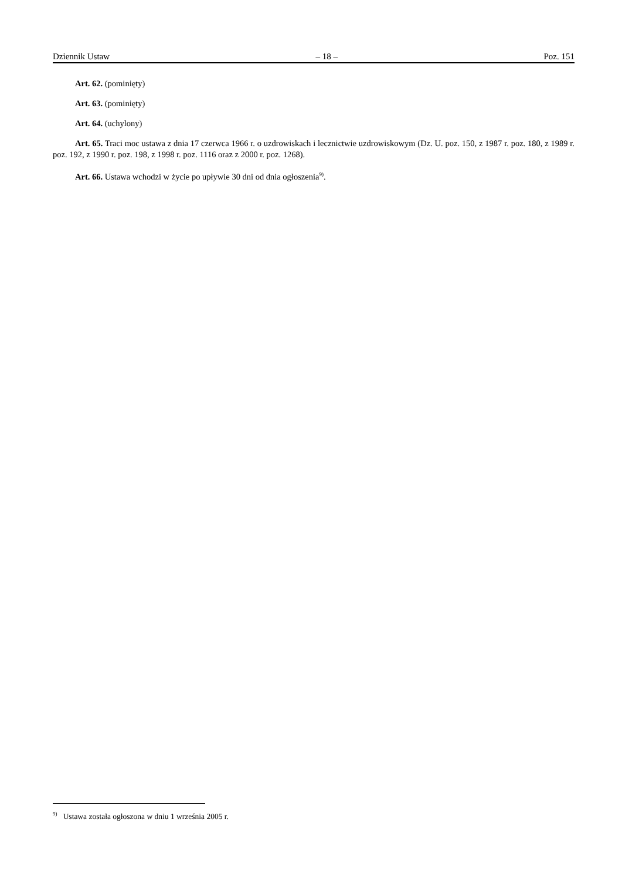Dziennik Ustaw – 18 – Poz. 151
Art. 62. (pominięty)
Art. 63. (pominięty)
Art. 64. (uchylony)
Art. 65. Traci moc ustawa z dnia 17 czerwca 1966 r. o uzdrowiskach i lecznictwie uzdrowiskowym (Dz. U. poz. 150, z 1987 r. poz. 180, z 1989 r. poz. 192, z 1990 r. poz. 198, z 1998 r. poz. 1116 oraz z 2000 r. poz. 1268).
Art. 66. Ustawa wchodzi w życie po upływie 30 dni od dnia ogłoszenia<sup>9)</sup>.
<sup>9)</sup> Ustawa została ogłoszona w dniu 1 września 2005 r.